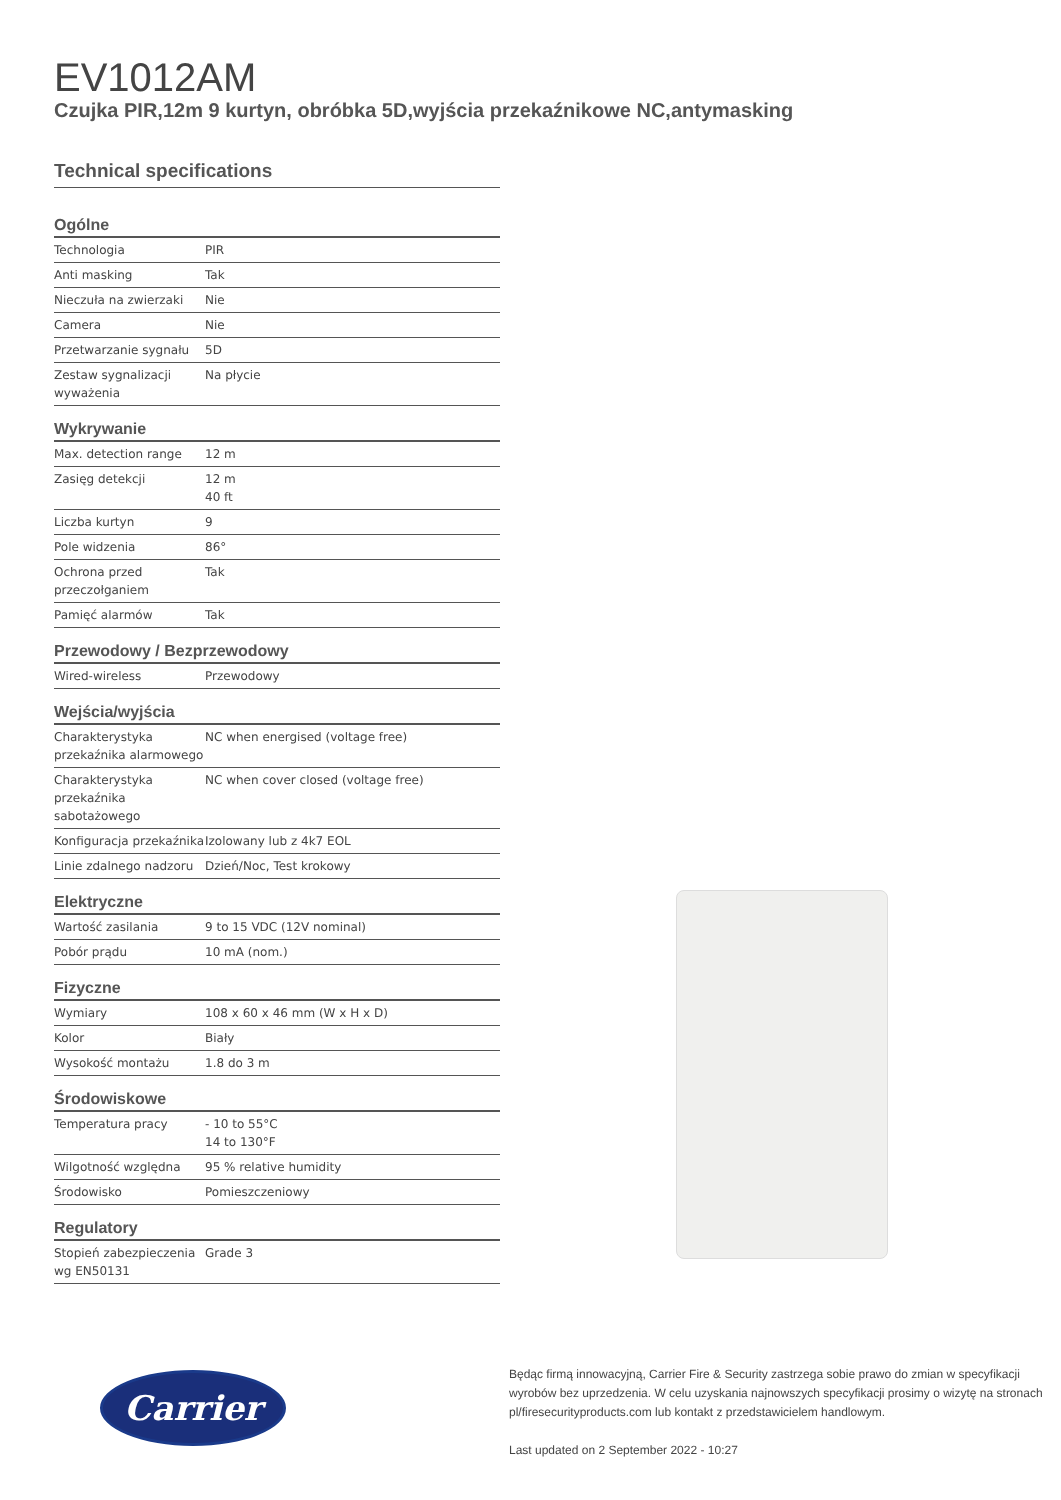EV1012AM
Czujka PIR,12m 9 kurtyn, obróbka 5D,wyjścia przekaźnikowe NC,antymasking
Technical specifications
Ogólne
| Technologia | PIR |
| Anti masking | Tak |
| Nieczuła na zwierzaki | Nie |
| Camera | Nie |
| Przetwarzanie sygnału | 5D |
| Zestaw sygnalizacji wyważenia | Na płycie |
Wykrywanie
| Max. detection range | 12 m |
| Zasięg detekcji | 12 m 40 ft |
| Liczba kurtyn | 9 |
| Pole widzenia | 86° |
| Ochrona przed przeczołganiem | Tak |
| Pamięć alarmów | Tak |
Przewodowy / Bezprzewodowy
| Wired-wireless | Przewodowy |
Wejścia/wyjścia
| Charakterystyka przekaźnika alarmowego | NC when energised (voltage free) |
| Charakterystyka przekaźnika sabotażowego | NC when cover closed (voltage free) |
| Konfiguracja przekaźnika | Izolowany lub z 4k7 EOL |
| Linie zdalnego nadzoru | Dzień/Noc, Test krokowy |
Elektryczne
| Wartość zasilania | 9 to 15 VDC (12V nominal) |
| Pobór prądu | 10 mA (nom.) |
Fizyczne
| Wymiary | 108 x 60 x 46 mm (W x H x D) |
| Kolor | Biały |
| Wysokość montażu | 1.8 do 3 m |
Środowiskowe
| Temperatura pracy | - 10 to 55°C 14 to 130°F |
| Wilgotność względna | 95 % relative humidity |
| Środowisko | Pomieszczeniowy |
Regulatory
| Stopień zabezpieczenia wg EN50131 | Grade 3 |
Carrier
Będąc firmą innowacyjną, Carrier Fire & Security zastrzega sobie prawo do zmian w specyfikacji wyrobów bez uprzedzenia. W celu uzyskania najnowszych specyfikacji prosimy o wizytę na stronach pl/firesecurityproducts.com lub kontakt z przedstawicielem handlowym.
Last updated on 2 September 2022 - 10:27